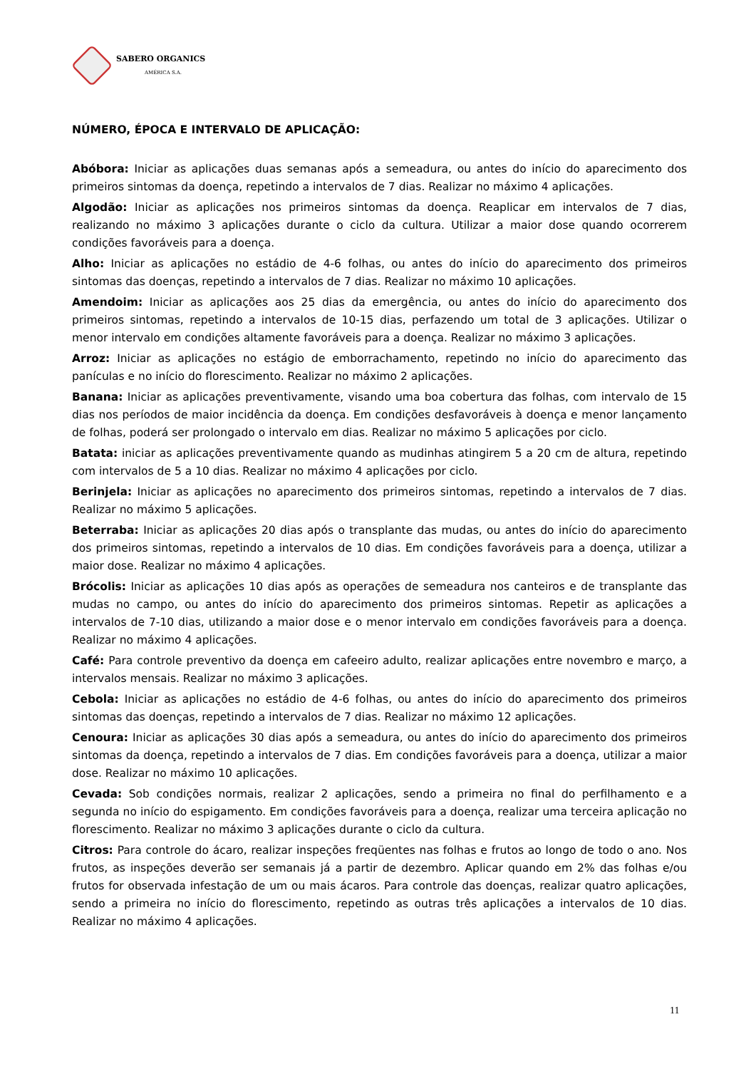SABERO ORGANICS
AMÉRICA S.A.
NÚMERO, ÉPOCA E INTERVALO DE APLICAÇÃO:
Abóbora: Iniciar as aplicações duas semanas após a semeadura, ou antes do início do aparecimento dos primeiros sintomas da doença, repetindo a intervalos de 7 dias. Realizar no máximo 4 aplicações.
Algodão: Iniciar as aplicações nos primeiros sintomas da doença. Reaplicar em intervalos de 7 dias, realizando no máximo 3 aplicações durante o ciclo da cultura. Utilizar a maior dose quando ocorrerem condições favoráveis para a doença.
Alho: Iniciar as aplicações no estádio de 4-6 folhas, ou antes do início do aparecimento dos primeiros sintomas das doenças, repetindo a intervalos de 7 dias. Realizar no máximo 10 aplicações.
Amendoim: Iniciar as aplicações aos 25 dias da emergência, ou antes do início do aparecimento dos primeiros sintomas, repetindo a intervalos de 10-15 dias, perfazendo um total de 3 aplicações. Utilizar o menor intervalo em condições altamente favoráveis para a doença. Realizar no máximo 3 aplicações.
Arroz: Iniciar as aplicações no estágio de emborrachamento, repetindo no início do aparecimento das panículas e no início do florescimento. Realizar no máximo 2 aplicações.
Banana: Iniciar as aplicações preventivamente, visando uma boa cobertura das folhas, com intervalo de 15 dias nos períodos de maior incidência da doença. Em condições desfavoráveis à doença e menor lançamento de folhas, poderá ser prolongado o intervalo em dias. Realizar no máximo 5 aplicações por ciclo.
Batata: iniciar as aplicações preventivamente quando as mudinhas atingirem 5 a 20 cm de altura, repetindo com intervalos de 5 a 10 dias. Realizar no máximo 4 aplicações por ciclo.
Berinjela: Iniciar as aplicações no aparecimento dos primeiros sintomas, repetindo a intervalos de 7 dias. Realizar no máximo 5 aplicações.
Beterraba: Iniciar as aplicações 20 dias após o transplante das mudas, ou antes do início do aparecimento dos primeiros sintomas, repetindo a intervalos de 10 dias. Em condições favoráveis para a doença, utilizar a maior dose. Realizar no máximo 4 aplicações.
Brócolis: Iniciar as aplicações 10 dias após as operações de semeadura nos canteiros e de transplante das mudas no campo, ou antes do início do aparecimento dos primeiros sintomas. Repetir as aplicações a intervalos de 7-10 dias, utilizando a maior dose e o menor intervalo em condições favoráveis para a doença. Realizar no máximo 4 aplicações.
Café: Para controle preventivo da doença em cafeeiro adulto, realizar aplicações entre novembro e março, a intervalos mensais. Realizar no máximo 3 aplicações.
Cebola: Iniciar as aplicações no estádio de 4-6 folhas, ou antes do início do aparecimento dos primeiros sintomas das doenças, repetindo a intervalos de 7 dias. Realizar no máximo 12 aplicações.
Cenoura: Iniciar as aplicações 30 dias após a semeadura, ou antes do início do aparecimento dos primeiros sintomas da doença, repetindo a intervalos de 7 dias. Em condições favoráveis para a doença, utilizar a maior dose. Realizar no máximo 10 aplicações.
Cevada: Sob condições normais, realizar 2 aplicações, sendo a primeira no final do perfilhamento e a segunda no início do espigamento. Em condições favoráveis para a doença, realizar uma terceira aplicação no florescimento. Realizar no máximo 3 aplicações durante o ciclo da cultura.
Citros: Para controle do ácaro, realizar inspeções freqüentes nas folhas e frutos ao longo de todo o ano. Nos frutos, as inspeções deverão ser semanais já a partir de dezembro. Aplicar quando em 2% das folhas e/ou frutos for observada infestação de um ou mais ácaros. Para controle das doenças, realizar quatro aplicações, sendo a primeira no início do florescimento, repetindo as outras três aplicações a intervalos de 10 dias. Realizar no máximo 4 aplicações.
11